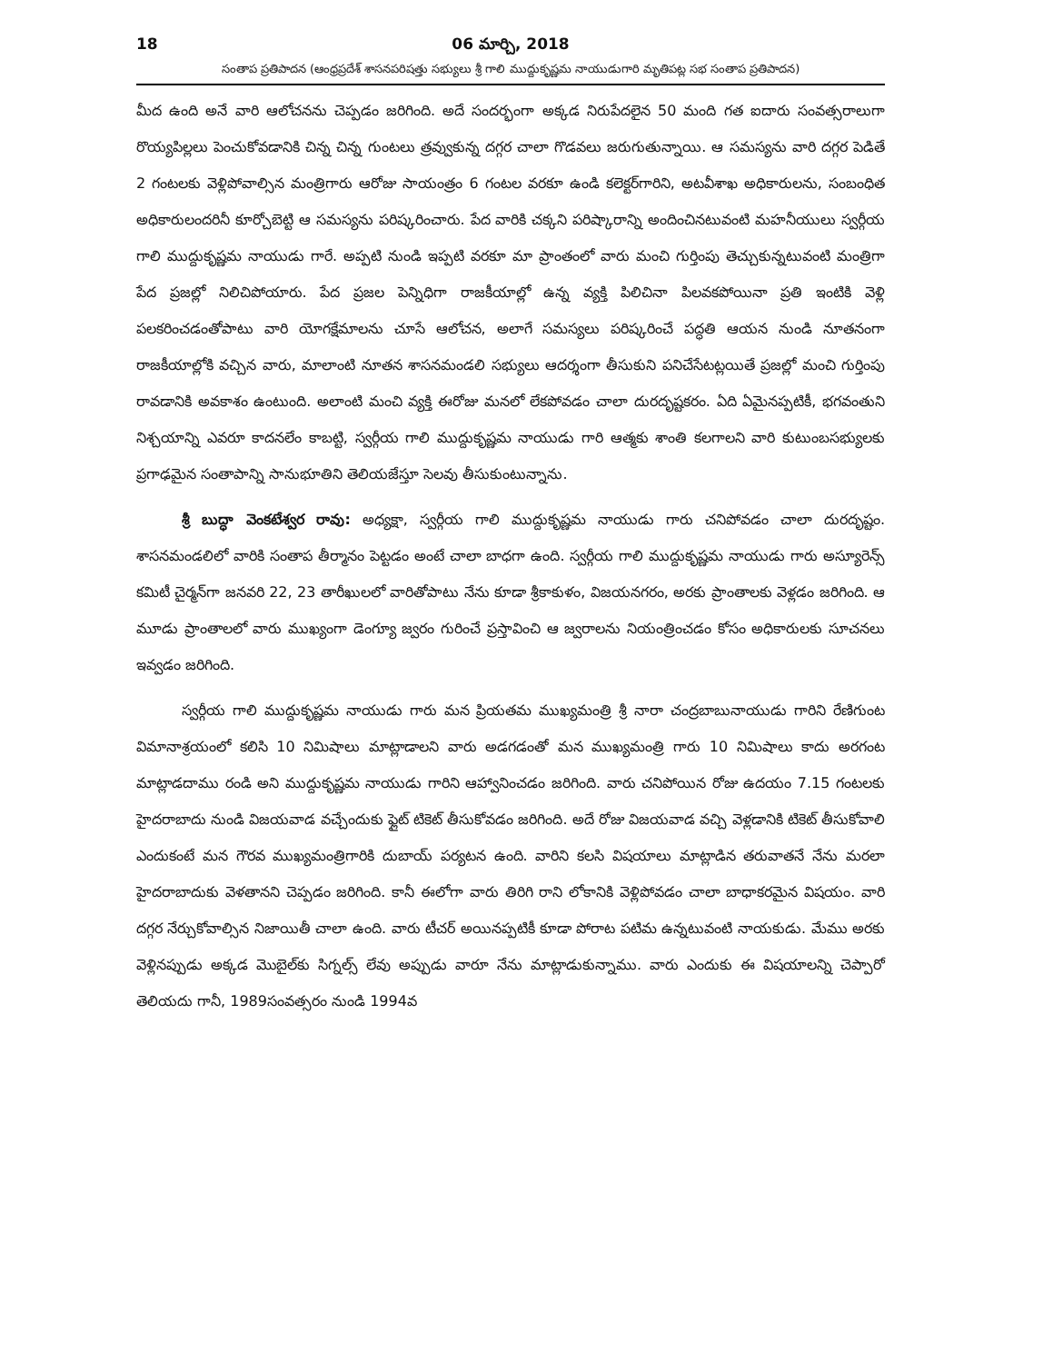18 06 మార్చి, 2018
సంతాప ప్రతిపాదన (ఆంధ్రప్రదేశ్ శాసనపరిషత్తు సభ్యులు శ్రీ గాలి ముద్దుకృష్ణమ నాయుడుగారి మృతిపట్ల సభ సంతాప ప్రతిపాదన)
మీద ఉంది అనే వారి ఆలోచనను చెప్పడం జరిగింది. అదే సందర్భంగా అక్కడ నిరుపేదలైన 50 మంది గత ఐదారు సంవత్సరాలుగా రొయ్యపిల్లలు పెంచుకోవడానికి చిన్న చిన్న గుంటలు త్రవ్వుకున్న దగ్గర చాలా గొడవలు జరుగుతున్నాయి. ఆ సమస్యను వారి దగ్గర పెడితే 2 గంటలకు వెళ్లిపోవాల్సిన మంత్రిగారు ఆరోజు సాయంత్రం 6 గంటల వరకూ ఉండి కలెక్టర్‌గారిని, అటవీశాఖ అధికారులను, సంబంధిత అధికారులందరినీ కూర్చోబెట్టి ఆ సమస్యను పరిష్కరించారు. పేద వారికి చక్కని పరిష్కారాన్ని అందించినటువంటి మహనీయులు స్వర్గీయ గాలి ముద్దుకృష్ణమ నాయుడు గారే. అప్పటి నుండి ఇప్పటి వరకూ మా ప్రాంతంలో వారు మంచి గుర్తింపు తెచ్చుకున్నటువంటి మంత్రిగా పేద ప్రజల్లో నిలిచిపోయారు. పేద ప్రజల పెన్నిధిగా రాజకీయాల్లో ఉన్న వ్యక్తి పిలిచినా పిలవకపోయినా ప్రతి ఇంటికి వెళ్లి పలకరించడంతోపాటు వారి యోగక్షేమాలను చూసే ఆలోచన, అలాగే సమస్యలు పరిష్కరించే పద్ధతి ఆయన నుండి నూతనంగా రాజకీయాల్లోకి వచ్చిన వారు, మాలాంటి నూతన శాసనమండలి సభ్యులు ఆదర్శంగా తీసుకుని పనిచేసేటట్లయితే ప్రజల్లో మంచి గుర్తింపు రావడానికి అవకాశం ఉంటుంది. అలాంటి మంచి వ్యక్తి ఈరోజు మనలో లేకపోవడం చాలా దురదృష్టకరం. ఏది ఏమైనప్పటికీ, భగవంతుని నిశ్చయాన్ని ఎవరూ కాదనలేం కాబట్టి, స్వర్గీయ గాలి ముద్దుకృష్ణమ నాయుడు గారి ఆత్మకు శాంతి కలగాలని వారి కుటుంబసభ్యులకు ప్రగాఢమైన సంతాపాన్ని సానుభూతిని తెలియజేస్తూ సెలవు తీసుకుంటున్నాను.
శ్రీ బుద్ధా వెంకటేశ్వర రావు: అధ్యక్షా, స్వర్గీయ గాలి ముద్దుకృష్ణమ నాయుడు గారు చనిపోవడం చాలా దురదృష్టం. శాసనమండలిలో వారికి సంతాప తీర్మానం పెట్టడం అంటే చాలా బాధగా ఉంది. స్వర్గీయ గాలి ముద్దుకృష్ణమ నాయుడు గారు అస్యూరెన్స్ కమిటీ చైర్మన్‌గా జనవరి 22, 23 తారీఖులలో వారితోపాటు నేను కూడా శ్రీకాకుళం, విజయనగరం, అరకు ప్రాంతాలకు వెళ్లడం జరిగింది. ఆ మూడు ప్రాంతాలలో వారు ముఖ్యంగా డెంగ్యూ జ్వరం గురించే ప్రస్తావించి ఆ జ్వరాలను నియంత్రించడం కోసం అధికారులకు సూచనలు ఇవ్వడం జరిగింది.
స్వర్గీయ గాలి ముద్దుకృష్ణమ నాయుడు గారు మన ప్రియతమ ముఖ్యమంత్రి శ్రీ నారా చంద్రబాబునాయుడు గారిని రేణిగుంట విమానాశ్రయంలో కలిసి 10 నిమిషాలు మాట్లాడాలని వారు అడగడంతో మన ముఖ్యమంత్రి గారు 10 నిమిషాలు కాదు అరగంట మాట్లాడదాము రండి అని ముద్దుకృష్ణమ నాయుడు గారిని ఆహ్వానించడం జరిగింది. వారు చనిపోయిన రోజు ఉదయం 7.15 గంటలకు హైదరాబాదు నుండి విజయవాడ వచ్చేందుకు ఫ్లైట్ టికెట్ తీసుకోవడం జరిగింది. అదే రోజు విజయవాడ వచ్చి వెళ్లడానికి టికెట్ తీసుకోవాలి ఎందుకంటే మన గౌరవ ముఖ్యమంత్రిగారికి దుబాయ్ పర్యటన ఉంది. వారిని కలసి విషయాలు మాట్లాడిన తరువాతనే నేను మరలా హైదరాబాదుకు వెళతానని చెప్పడం జరిగింది. కానీ ఈలోగా వారు తిరిగి రాని లోకానికి వెళ్లిపోవడం చాలా బాధాకరమైన విషయం. వారి దగ్గర నేర్చుకోవాల్సిన నిజాయితీ చాలా ఉంది. వారు టీచర్ అయినప్పటికీ కూడా పోరాట పటిమ ఉన్నటువంటి నాయకుడు. మేము అరకు వెళ్లినప్పుడు అక్కడ మొబైల్‌కు సిగ్నల్స్ లేవు అప్పుడు వారూ నేను మాట్లాడుకున్నాము. వారు ఎందుకు ఈ విషయాలన్ని చెప్పారో తెలియదు గానీ, 1989సంవత్సరం నుండి 1994వ